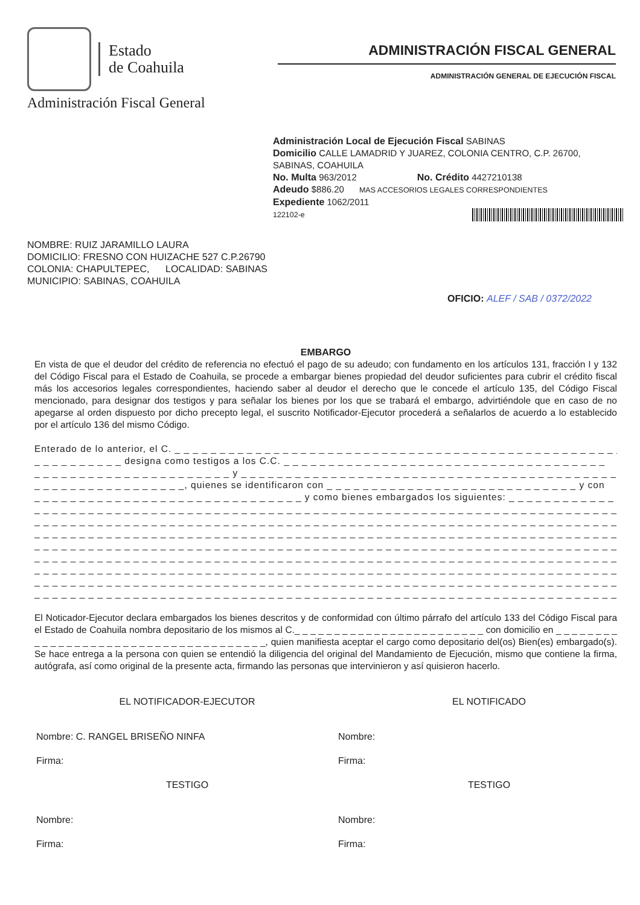Estado
de Coahuila
Administración Fiscal General
ADMINISTRACIÓN FISCAL GENERAL
ADMINISTRACIÓN GENERAL DE EJECUCIÓN FISCAL
Administración Local de Ejecución Fiscal SABINAS
Domicilio CALLE LAMADRID Y JUAREZ, COLONIA CENTRO, C.P. 26700, SABINAS, COAHUILA
No. Multa 963/2012 No. Crédito 4427210138
Adeudo $886.20 MAS ACCESORIOS LEGALES CORRESPONDIENTES
Expediente 1062/2011
122102-e
NOMBRE: RUIZ JARAMILLO LAURA
DOMICILIO: FRESNO CON HUIZACHE 527 C.P.26790
COLONIA: CHAPULTEPEC, LOCALIDAD: SABINAS
MUNICIPIO: SABINAS, COAHUILA
OFICIO: ALEF / SAB / 0372/2022
EMBARGO
En vista de que el deudor del crédito de referencia no efectuó el pago de su adeudo; con fundamento en los artículos 131, fracción I y 132 del Código Fiscal para el Estado de Coahuila, se procede a embargar bienes propiedad del deudor suficientes para cubrir el crédito fiscal más los accesorios legales correspondientes, haciendo saber al deudor el derecho que le concede el artículo 135, del Código Fiscal mencionado, para designar dos testigos y para señalar los bienes por los que se trabará el embargo, advirtiéndole que en caso de no apegarse al orden dispuesto por dicho precepto legal, el suscrito Notificador-Ejecutor procederá a señalarlos de acuerdo a lo establecido por el artículo 136 del mismo Código.
Enterado de lo anterior, el C. _ _ _ _ _ _ _ _ _ _ _ _ _ _ _ _ _ _ _ _ _ _ _ _ _ _ _ _ _ _ _ _ _ _ _ _ _ _ _ _ _ _ _ _ _ _ _ _ _ _
_ _ _ _ _ _ _ _ _ _ designa como testigos a los C.C. _ _ _ _ _ _ _ _ _ _ _ _ _ _ _ _ _ _ _ _ _ _ _ _ _ _ _ _ _ _ _ _ _ _ _ _
_ _ _ _ _ _ _ _ _ _ _ _ _ _ _ _ _ _ _ _ _ _ y _ _ _ _ _ _ _ _ _ _ _ _ _ _ _ _ _ _ _ _ _ _ _ _ _ _ _ _ _ _ _ _ _ _ _ _ _ _ _ _ _ _ _ _
_ _ _ _ _ _ _ _ _ _ _ _ _ _ _ _ _, quienes se identificaron con _ _ _ _ _ _ _ _ _ _ _ _ _ _ _ _ _ _ _ _ _ _ _ _ _ _ _ _ y con
_ _ _ _ _ _ _ _ _ _ _ _ _ _ _ _ _ _ _ _ _ _ _ _ _ _ _ _ _ _ y como bienes embargados los siguientes: _ _ _ _ _ _ _ _ _ _ _ _
_ _ _ _ _ _ _ _ _ _ _ _ _ _ _ _ _ _ _ _ _ _ _ _ _ _ _ _ _ _ _ _ _ _ _ _ _ _ _ _ _ _ _ _ _ _ _ _ _ _ _ _ _ _ _ _ _ _ _ _ _ _ _ _ _ _ _ _ _ _ _ _
_ _ _ _ _ _ _ _ _ _ _ _ _ _ _ _ _ _ _ _ _ _ _ _ _ _ _ _ _ _ _ _ _ _ _ _ _ _ _ _ _ _ _ _ _ _ _ _ _ _ _ _ _ _ _ _ _ _ _ _ _ _ _ _ _ _ _ _ _ _ _ _
_ _ _ _ _ _ _ _ _ _ _ _ _ _ _ _ _ _ _ _ _ _ _ _ _ _ _ _ _ _ _ _ _ _ _ _ _ _ _ _ _ _ _ _ _ _ _ _ _ _ _ _ _ _ _ _ _ _ _ _ _ _ _ _ _ _ _ _ _ _ _ _
_ _ _ _ _ _ _ _ _ _ _ _ _ _ _ _ _ _ _ _ _ _ _ _ _ _ _ _ _ _ _ _ _ _ _ _ _ _ _ _ _ _ _ _ _ _ _ _ _ _ _ _ _ _ _ _ _ _ _ _ _ _ _ _ _ _ _ _ _ _ _ _
_ _ _ _ _ _ _ _ _ _ _ _ _ _ _ _ _ _ _ _ _ _ _ _ _ _ _ _ _ _ _ _ _ _ _ _ _ _ _ _ _ _ _ _ _ _ _ _ _ _ _ _ _ _ _ _ _ _ _ _ _ _ _ _ _ _ _ _ _ _ _ _
_ _ _ _ _ _ _ _ _ _ _ _ _ _ _ _ _ _ _ _ _ _ _ _ _ _ _ _ _ _ _ _ _ _ _ _ _ _ _ _ _ _ _ _ _ _ _ _ _ _ _ _ _ _ _ _ _ _ _ _ _ _ _ _ _ _ _ _ _ _ _ _
_ _ _ _ _ _ _ _ _ _ _ _ _ _ _ _ _ _ _ _ _ _ _ _ _ _ _ _ _ _ _ _ _ _ _ _ _ _ _ _ _ _ _ _ _ _ _ _ _ _ _ _ _ _ _ _ _ _ _ _ _ _ _ _ _ _ _ _ _ _ _ _
_ _ _ _ _ _ _ _ _ _ _ _ _ _ _ _ _ _ _ _ _ _ _ _ _ _ _ _ _ _ _ _ _ _ _ _ _ _ _ _ _ _ _ _ _ _ _ _ _ _ _ _ _ _ _ _ _ _ _ _ _ _ _ _ _ _ _ _ _ _ _ _
El Noticador-Ejecutor declara embargados los bienes descritos y de conformidad con último párrafo del artículo 133 del Código Fiscal para el Estado de Coahuila nombra depositario de los mismos al C._ _ _ _ _ _ _ _ _ _ _ _ _ _ _ _ _ _ _ _ _ _ _ _ con domicilio en _ _ _ _ _ _ _ _ _ _ _ _ _ _ _ _ _ _ _ _ _ _ _ _ _ _ _ _ _ _ _ _ _ _ _ _ _, quien manifiesta aceptar el cargo como depositario del(os) Bien(es) embargado(s). Se hace entrega a la persona con quien se entendió la diligencia del original del Mandamiento de Ejecución, mismo que contiene la firma, autógrafa, así como original de la presente acta, firmando las personas que intervinieron y así quisieron hacerlo.
EL NOTIFICADOR-EJECUTOR
Nombre: C. RANGEL BRISEÑO NINFA
Firma:
TESTIGO
Nombre:
Firma:
EL NOTIFICADO
Nombre:
Firma:
TESTIGO
Nombre:
Firma: